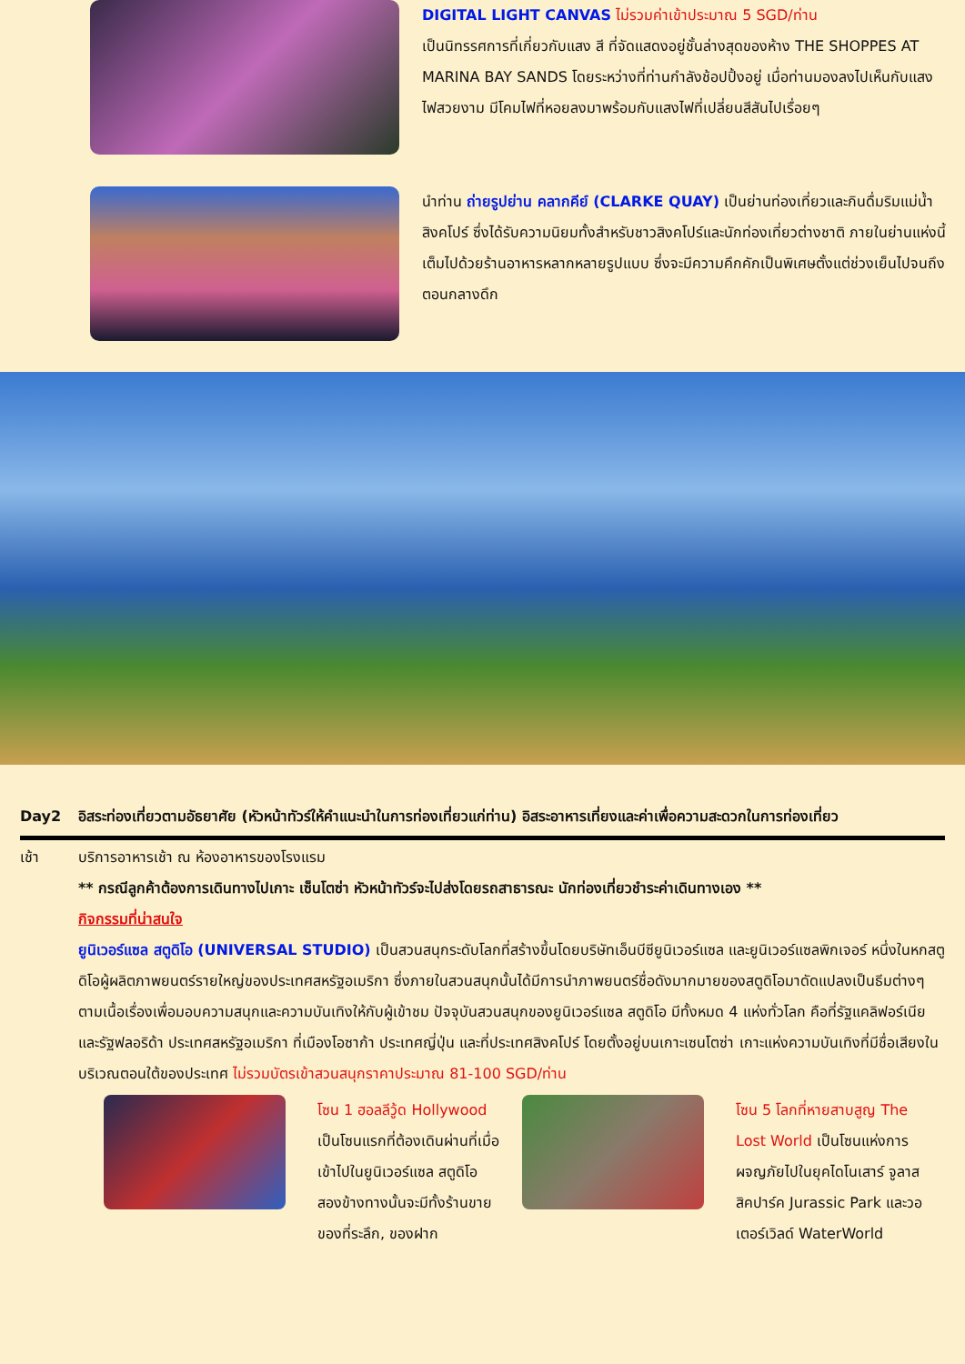DIGITAL LIGHT CANVAS ไม่รวมค่าเข้าประมาณ 5 SGD/ท่าน
เป็นนิทรรศการที่เกี่ยวกับแสง สี ที่จัดแสดงอยู่ชั้นล่างสุดของห้าง THE SHOPPES AT MARINA BAY SANDS โดยระหว่างที่ท่านกำลังช้อปปิ้งอยู่ เมื่อท่านมองลงไปเห็นกับแสงไฟสวยงาม มีโคมไฟที่หอยลงมาพร้อมกับแสงไฟที่เปลี่ยนสีสันไปเรื่อยๆ
นำท่าน ถ่ายรูปย่าน คลากคีย์ (CLARKE QUAY) เป็นย่านท่องเที่ยวและกินดื่มริมแม่น้ำสิงคโปร์ ซึ่งได้รับความนิยมทั้งสำหรับชาวสิงคโปร์และนักท่องเที่ยวต่างชาติ ภายในย่านแห่งนี้เต็มไปด้วยร้านอาหารหลากหลายรูปแบบ ซึ่งจะมีความคึกคักเป็นพิเศษตั้งแต่ช่วงเย็นไปจนถึงตอนกลางดึก
Day2 อิสระท่องเที่ยวตามอัธยาศัย (หัวหน้าทัวร์ให้คำแนะนำในการท่องเที่ยวแก่ท่าน) อิสระอาหารเที่ยงและค่าเพื่อความสะดวกในการท่องเที่ยว
เช้า บริการอาหารเช้า ณ ห้องอาหารของโรงแรม
** กรณีลูกค้าต้องการเดินทางไปเกาะ เซ็นโตซ่า หัวหน้าทัวร์จะไปส่งโดยรถสาธารณะ นักท่องเที่ยวชำระค่าเดินทางเอง **
กิจกรรมที่น่าสนใจ
ยูนิเวอร์แซล สตูดิโอ (UNIVERSAL STUDIO) เป็นสวนสนุกระดับโลกที่สร้างขึ้นโดยบริษัทเอ็นบีซียูนิเวอร์แซล และยูนิเวอร์แซลพิกเจอร์ หนึ่งในหกสตูดิโอผู้ผลิตภาพยนตร์รายใหญ่ของประเทศสหรัฐอเมริกา ซึ่งภายในสวนสนุกนั้นได้มีการนำภาพยนตร์ชื่อดังมากมายของสตูดิโอมาดัดแปลงเป็นธีมต่างๆ ตามเนื้อเรื่องเพื่อมอบความสนุกและความบันเทิงให้กับผู้เข้าชม ปัจจุบันสวนสนุกของยูนิเวอร์แซล สตูดิโอ มีทั้งหมด 4 แห่งทั่วโลก คือที่รัฐแคลิฟอร์เนียและรัฐฟลอริด้า ประเทศสหรัฐอเมริกา ที่เมืองโอซาก้า ประเทศญี่ปุ่น และที่ประเทศสิงคโปร์ โดยตั้งอยู่บนเกาะเซนโตซ่า เกาะแห่งความบันเทิงที่มีชื่อเสียงในบริเวณตอนใต้ของประเทศ ไม่รวมบัตรเข้าสวนสนุกราคาประมาณ 81-100 SGD/ท่าน
โซน 1 ฮอลลีวู้ด Hollywood เป็นโซนแรกที่ต้องเดินผ่านที่เมื่อเข้าไปในยูนิเวอร์แซล สตูดิโอ สองข้างทางนั้นจะมีทั้งร้านขายของที่ระลึก, ของฝาก
โซน 5 โลกที่หายสาบสูญ The Lost World เป็นโซนแห่งการผจญภัยไปในยุคไดโนเสาร์ จูลาสสิคปาร์ค Jurassic Park และวอเตอร์เวิลด์ WaterWorld